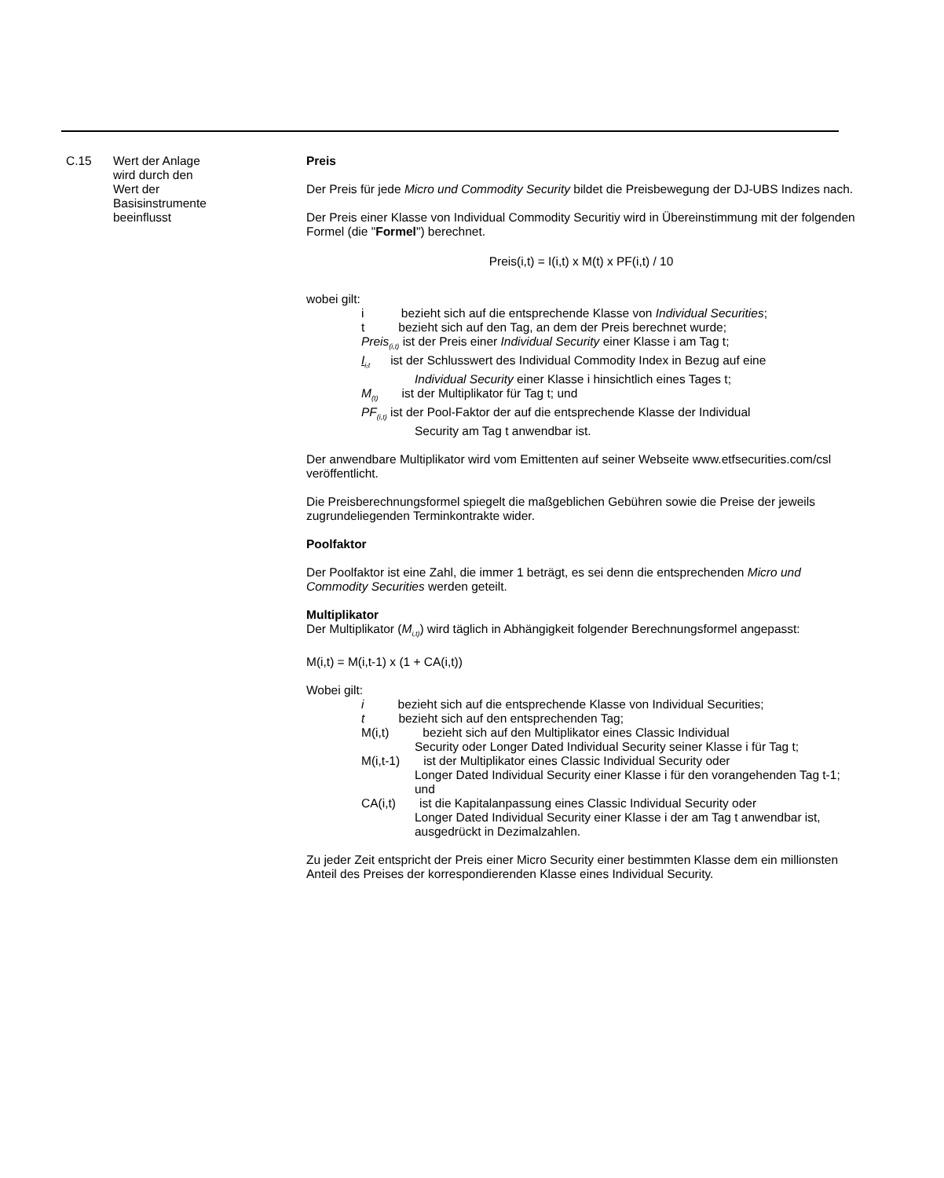C.15 Wert der Anlage
wird durch den
Wert der
Basisinstrumente
beeinflusst
Preis
Der Preis für jede Micro und Commodity Security bildet die Preisbewegung der DJ-UBS Indizes nach.
Der Preis einer Klasse von Individual Commodity Securitiy wird in Übereinstimmung mit der folgenden Formel (die "Formel") berechnet.
Preis(i,t) = I(i,t) x M(t) x PF(i,t) / 10
wobei gilt:
i bezieht sich auf die entsprechende Klasse von Individual Securities;
t bezieht sich auf den Tag, an dem der Preis berechnet wurde;
Preis<sub>(i,t)</sub> ist der Preis einer Individual Security einer Klasse i am Tag t;
I<sub>i,t</sub> ist der Schlusswert des Individual Commodity Index in Bezug auf eine
Individual Security einer Klasse i hinsichtlich eines Tages t;
M<sub>(t)</sub> ist der Multiplikator für Tag t; und
PF<sub>(i,t)</sub> ist der Pool-Faktor der auf die entsprechende Klasse der Individual
Security am Tag t anwendbar ist.
Der anwendbare Multiplikator wird vom Emittenten auf seiner Webseite www.etfsecurities.com/csl veröffentlicht.
Die Preisberechnungsformel spiegelt die maßgeblichen Gebühren sowie die Preise der jeweils zugrundeliegenden Terminkontrakte wider.
Poolfaktor
Der Poolfaktor ist eine Zahl, die immer 1 beträgt, es sei denn die entsprechenden Micro und Commodity Securities werden geteilt.
Multiplikator
Der Multiplikator (M<sub>i,t)</sub>) wird täglich in Abhängigkeit folgender Berechnungsformel angepasst:
M(i,t) = M(i,t-1) x (1 + CA(i,t))
Wobei gilt:
i bezieht sich auf die entsprechende Klasse von Individual Securities;
t bezieht sich auf den entsprechenden Tag;
M(i,t) bezieht sich auf den Multiplikator eines Classic Individual
Security oder Longer Dated Individual Security seiner Klasse i für Tag t;
M(i,t-1) ist der Multiplikator eines Classic Individual Security oder
Longer Dated Individual Security einer Klasse i für den vorangehenden Tag t-1; und
CA(i,t) ist die Kapitalanpassung eines Classic Individual Security oder
Longer Dated Individual Security einer Klasse i der am Tag t anwendbar ist, ausgedrückt in Dezimalzahlen.
Zu jeder Zeit entspricht der Preis einer Micro Security einer bestimmten Klasse dem ein millionsten Anteil des Preises der korrespondierenden Klasse eines Individual Security.